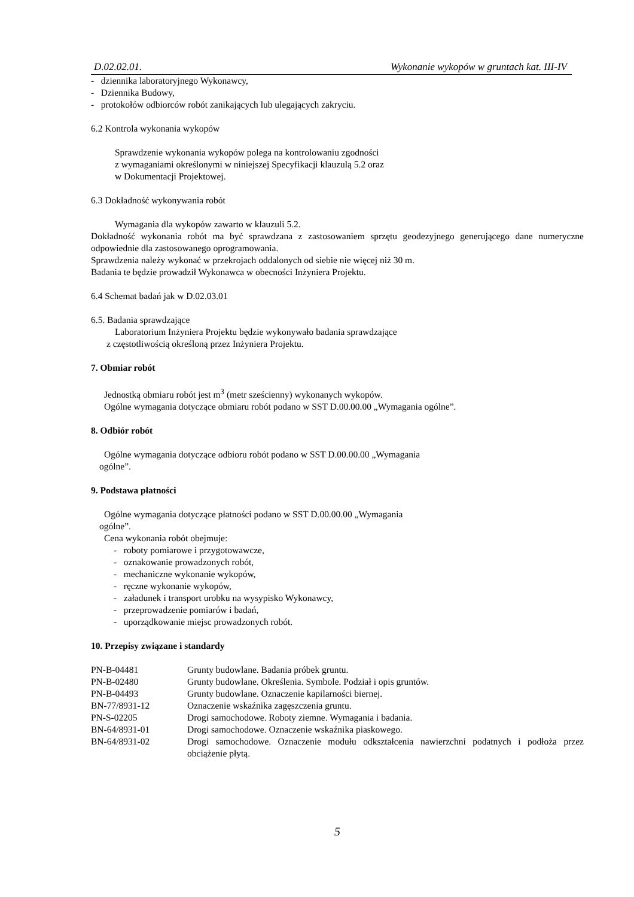D.02.02.01. Wykonanie wykopów w gruntach kat. III-IV
- dziennika laboratoryjnego Wykonawcy,
- Dziennika Budowy,
- protokołów odbiorców robót zanikających lub ulegających zakryciu.
6.2 Kontrola wykonania wykopów
Sprawdzenie wykonania wykopów polega na kontrolowaniu zgodności
z wymaganiami określonymi w niniejszej Specyfikacji klauzulą 5.2 oraz
w Dokumentacji Projektowej.
6.3 Dokładność wykonywania robót
Wymagania dla wykopów zawarto w klauzuli 5.2.
Dokładność wykonania robót ma być sprawdzana z zastosowaniem sprzętu geodezyjnego generującego dane numeryczne odpowiednie dla zastosowanego oprogramowania.
Sprawdzenia należy wykonać w przekrojach oddalonych od siebie nie więcej niż 30 m.
Badania te będzie prowadził Wykonawca w obecności Inżyniera Projektu.
6.4 Schemat badań jak w D.02.03.01
6.5. Badania sprawdzające
Laboratorium Inżyniera Projektu będzie wykonywało badania sprawdzające
z częstotliwością określoną przez Inżyniera Projektu.
7. Obmiar robót
Jednostką obmiaru robót jest m<sup>3</sup> (metr sześcienny) wykonanych wykopów.
Ogólne wymagania dotyczące obmiaru robót podano w SST D.00.00.00 „Wymagania ogólne”.
8. Odbiór robót
Ogólne wymagania dotyczące odbioru robót podano w SST D.00.00.00 „Wymagania
ogólne”.
9. Podstawa płatności
Ogólne wymagania dotyczące płatności podano w SST D.00.00.00 „Wymagania
ogólne”.
Cena wykonania robót obejmuje:
- roboty pomiarowe i przygotowawcze,
- oznakowanie prowadzonych robót,
- mechaniczne wykonanie wykopów,
- ręczne wykonanie wykopów,
- załadunek i transport urobku na wysypisko Wykonawcy,
- przeprowadzenie pomiarów i badań,
- uporządkowanie miejsc prowadzonych robót.
10. Przepisy związane i standardy
| PN-B-04481 | Grunty budowlane. Badania próbek gruntu. |
| PN-B-02480 | Grunty budowlane. Określenia. Symbole. Podział i opis gruntów. |
| PN-B-04493 | Grunty budowlane. Oznaczenie kapilarności biernej. |
| BN-77/8931-12 | Oznaczenie wskaźnika zagęszczenia gruntu. |
| PN-S-02205 | Drogi samochodowe. Roboty ziemne. Wymagania i badania. |
| BN-64/8931-01 | Drogi samochodowe. Oznaczenie wskaźnika piaskowego. |
| BN-64/8931-02 | Drogi samochodowe. Oznaczenie modułu odkształcenia nawierzchni podatnych i podłoża przez obciążenie płytą. |
5